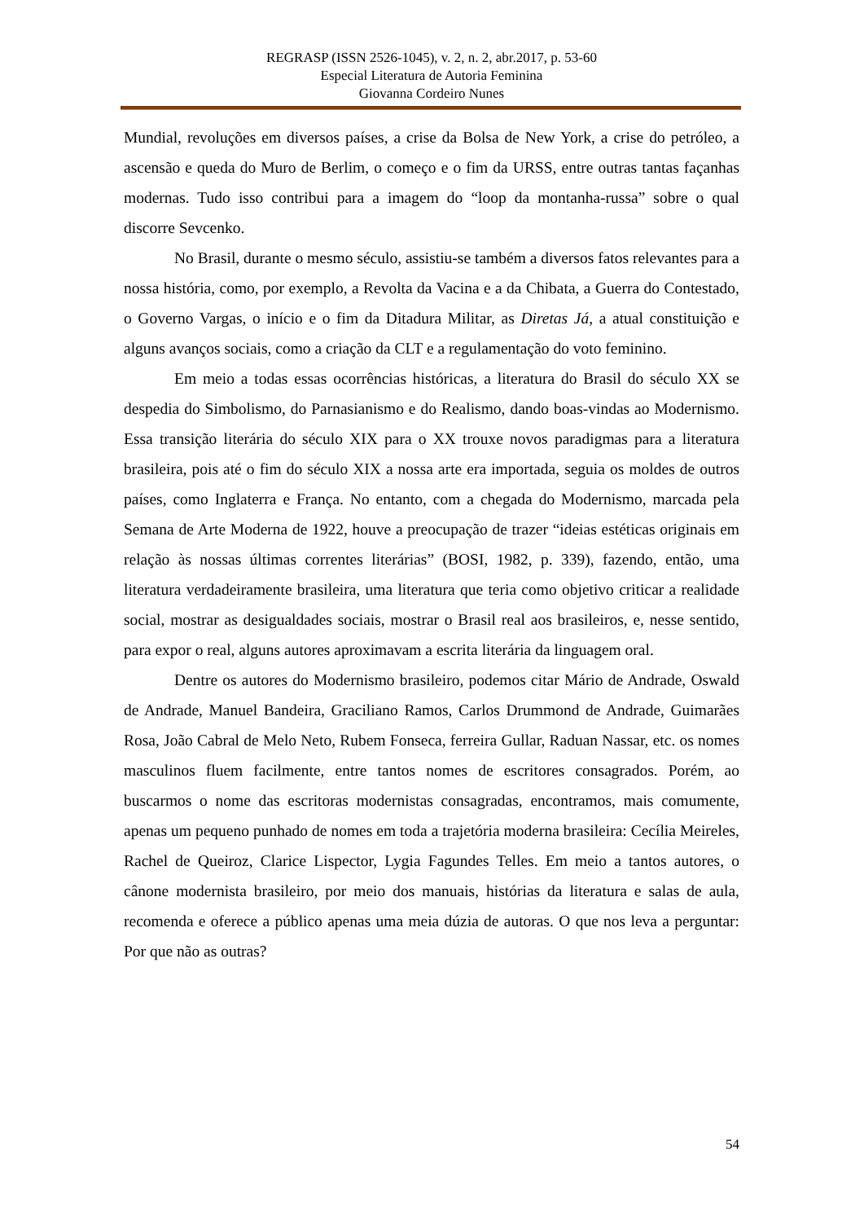REGRASP (ISSN 2526-1045), v. 2, n. 2, abr.2017, p. 53-60
Especial Literatura de Autoria Feminina
Giovanna Cordeiro Nunes
Mundial, revoluções em diversos países, a crise da Bolsa de New York, a crise do petróleo, a ascensão e queda do Muro de Berlim, o começo e o fim da URSS, entre outras tantas façanhas modernas. Tudo isso contribui para a imagem do “loop da montanha-russa” sobre o qual discorre Sevcenko.
No Brasil, durante o mesmo século, assistiu-se também a diversos fatos relevantes para a nossa história, como, por exemplo, a Revolta da Vacina e a da Chibata, a Guerra do Contestado, o Governo Vargas, o início e o fim da Ditadura Militar, as Diretas Já, a atual constituição e alguns avanços sociais, como a criação da CLT e a regulamentação do voto feminino.
Em meio a todas essas ocorrências históricas, a literatura do Brasil do século XX se despedia do Simbolismo, do Parnasianismo e do Realismo, dando boas-vindas ao Modernismo. Essa transição literária do século XIX para o XX trouxe novos paradigmas para a literatura brasileira, pois até o fim do século XIX a nossa arte era importada, seguia os moldes de outros países, como Inglaterra e França. No entanto, com a chegada do Modernismo, marcada pela Semana de Arte Moderna de 1922, houve a preocupação de trazer “ideias estéticas originais em relação às nossas últimas correntes literárias” (BOSI, 1982, p. 339), fazendo, então, uma literatura verdadeiramente brasileira, uma literatura que teria como objetivo criticar a realidade social, mostrar as desigualdades sociais, mostrar o Brasil real aos brasileiros, e, nesse sentido, para expor o real, alguns autores aproximavam a escrita literária da linguagem oral.
Dentre os autores do Modernismo brasileiro, podemos citar Mário de Andrade, Oswald de Andrade, Manuel Bandeira, Graciliano Ramos, Carlos Drummond de Andrade, Guimarães Rosa, João Cabral de Melo Neto, Rubem Fonseca, ferreira Gullar, Raduan Nassar, etc. os nomes masculinos fluem facilmente, entre tantos nomes de escritores consagrados. Porém, ao buscarmos o nome das escritoras modernistas consagradas, encontramos, mais comumente, apenas um pequeno punhado de nomes em toda a trajetória moderna brasileira: Cecília Meireles, Rachel de Queiroz, Clarice Lispector, Lygia Fagundes Telles. Em meio a tantos autores, o cânone modernista brasileiro, por meio dos manuais, histórias da literatura e salas de aula, recomenda e oferece a público apenas uma meia dúzia de autoras. O que nos leva a perguntar: Por que não as outras?
54